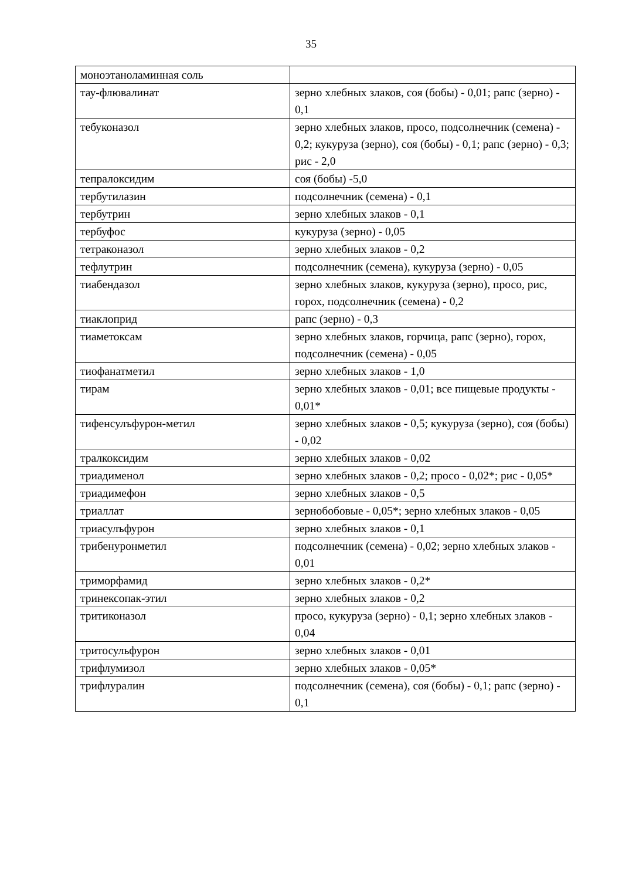35
| моноэтаноламинная соль | |
| тау-флювалинат | зерно хлебных злаков, соя (бобы) - 0,01; рапс (зерно) - 0,1 |
| тебуконазол | зерно хлебных злаков, просо, подсолнечник (семена) - 0,2; кукуруза (зерно), соя (бобы) - 0,1; рапс (зерно) - 0,3; рис - 2,0 |
| тепралоксидим | соя (бобы) -5,0 |
| тербутилазин | подсолнечник (семена) - 0,1 |
| тербутрин | зерно хлебных злаков - 0,1 |
| тербуфос | кукуруза (зерно) - 0,05 |
| тетраконазол | зерно хлебных злаков - 0,2 |
| тефлутрин | подсолнечник (семена), кукуруза (зерно) - 0,05 |
| тиабендазол | зерно хлебных злаков, кукуруза (зерно), просо, рис, горох, подсолнечник (семена) - 0,2 |
| тиаклоприд | рапс (зерно) - 0,3 |
| тиаметоксам | зерно хлебных злаков, горчица, рапс (зерно), горох, подсолнечник (семена) - 0,05 |
| тиофанатметил | зерно хлебных злаков - 1,0 |
| тирам | зерно хлебных злаков - 0,01; все пищевые продукты - 0,01* |
| тифенсулъфурон-метил | зерно хлебных злаков - 0,5; кукуруза (зерно), соя (бобы) - 0,02 |
| тралкоксидим | зерно хлебных злаков - 0,02 |
| триадименол | зерно хлебных злаков - 0,2; просо - 0,02*; рис - 0,05* |
| триадимефон | зерно хлебных злаков - 0,5 |
| триаллат | зернобобовые - 0,05*; зерно хлебных злаков - 0,05 |
| триасулъфурон | зерно хлебных злаков - 0,1 |
| трибенуронметил | подсолнечник (семена) - 0,02; зерно хлебных злаков - 0,01 |
| триморфамид | зерно хлебных злаков - 0,2* |
| тринексопак-этил | зерно хлебных злаков - 0,2 |
| тритиконазол | просо, кукуруза (зерно) - 0,1; зерно хлебных злаков - 0,04 |
| тритосульфурон | зерно хлебных злаков - 0,01 |
| трифлумизол | зерно хлебных злаков - 0,05* |
| трифлуралин | подсолнечник (семена), соя (бобы) - 0,1; рапс (зерно) - 0,1 |